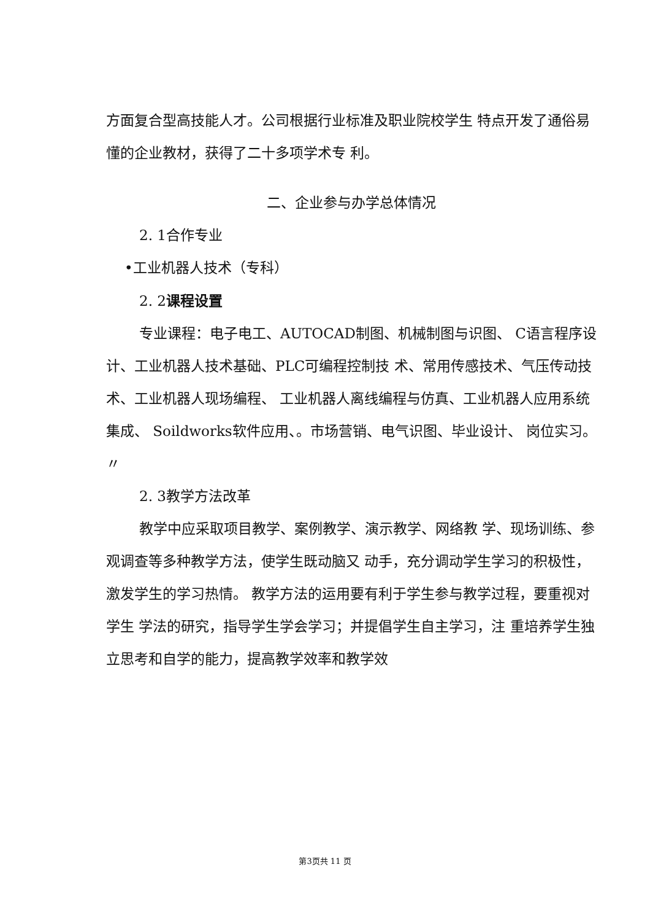方面复合型高技能人才。公司根据行业标准及职业院校学生 特点开发了通俗易懂的企业教材，获得了二十多项学术专 利。
二、企业参与办学总体情况
2. 1合作专业
•工业机器人技术（专科）
2. 2课程设置
专业课程：电子电工、AUTOCAD制图、机械制图与识图、 C语言程序设计、工业机器人技术基础、PLC可编程控制技 术、常用传感技术、气压传动技术、工业机器人现场编程、 工业机器人离线编程与仿真、工业机器人应用系统集成、 Soildworks软件应用、。市场营销、电气识图、毕业设计、 岗位实习。 〃
2. 3教学方法改革
教学中应采取项目教学、案例教学、演示教学、网络教 学、现场训练、参观调查等多种教学方法，使学生既动脑又 动手，充分调动学生学习的积极性，激发学生的学习热情。 教学方法的运用要有利于学生参与教学过程，要重视对学生 学法的研究，指导学生学会学习；并提倡学生自主学习，注 重培养学生独立思考和自学的能力，提高教学效率和教学效
第3页共 11 页